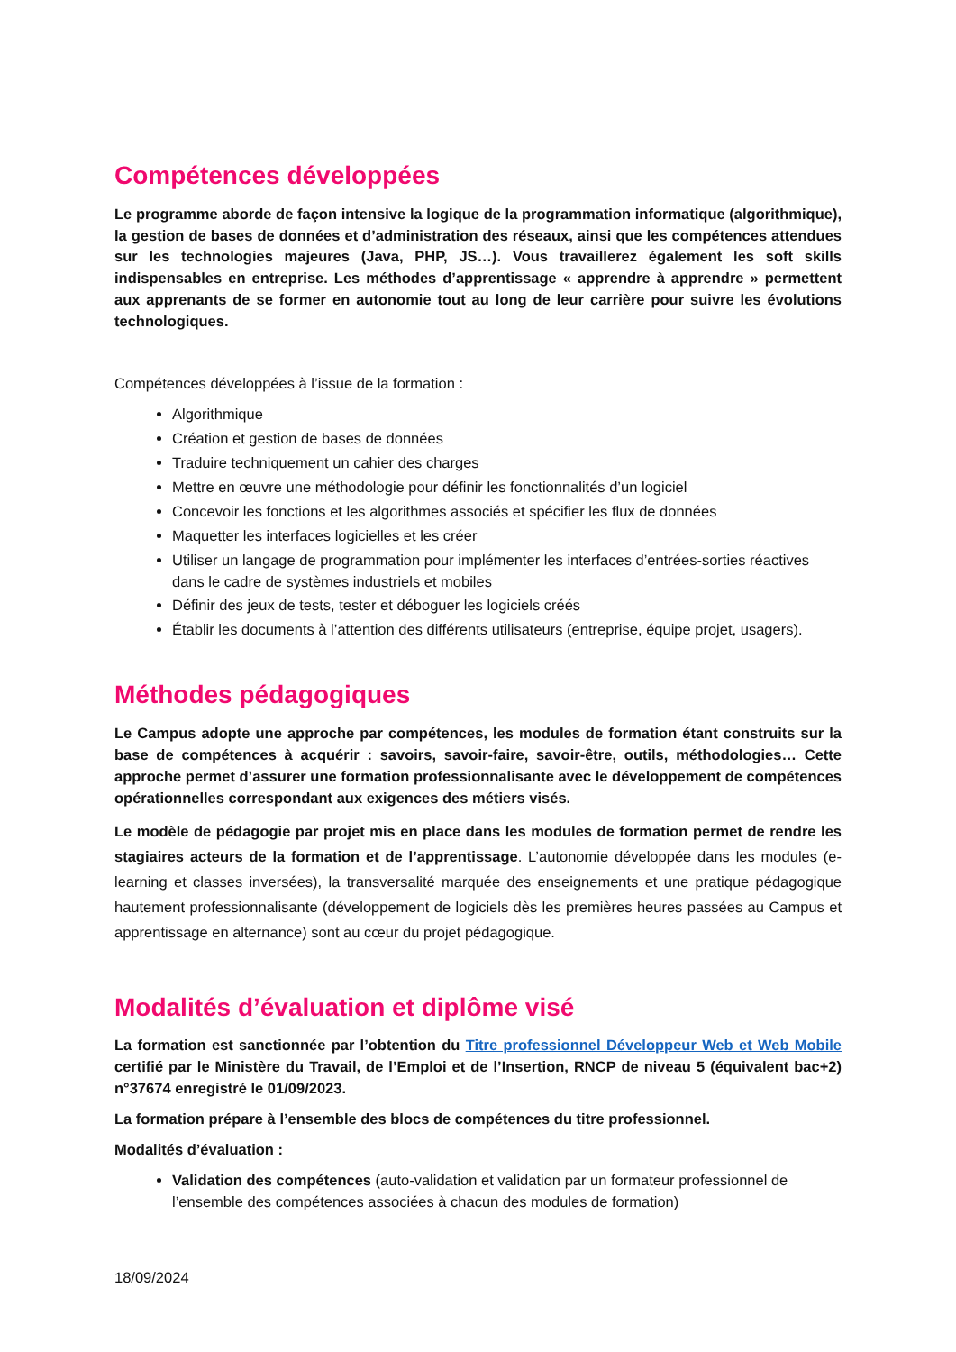Compétences développées
Le programme aborde de façon intensive la logique de la programmation informatique (algorithmique), la gestion de bases de données et d’administration des réseaux, ainsi que les compétences attendues sur les technologies majeures (Java, PHP, JS…). Vous travaillerez également les soft skills indispensables en entreprise. Les méthodes d’apprentissage « apprendre à apprendre » permettent aux apprenants de se former en autonomie tout au long de leur carrière pour suivre les évolutions technologiques.
Compétences développées à l’issue de la formation :
Algorithmique
Création et gestion de bases de données
Traduire techniquement un cahier des charges
Mettre en œuvre une méthodologie pour définir les fonctionnalités d’un logiciel
Concevoir les fonctions et les algorithmes associés et spécifier les flux de données
Maquetter les interfaces logicielles et les créer
Utiliser un langage de programmation pour implémenter les interfaces d’entrées-sorties réactives dans le cadre de systèmes industriels et mobiles
Définir des jeux de tests, tester et déboguer les logiciels créés
Établir les documents à l’attention des différents utilisateurs (entreprise, équipe projet, usagers).
Méthodes pédagogiques
Le Campus adopte une approche par compétences, les modules de formation étant construits sur la base de compétences à acquérir : savoirs, savoir-faire, savoir-être, outils, méthodologies… Cette approche permet d’assurer une formation professionnalisante avec le développement de compétences opérationnelles correspondant aux exigences des métiers visés.
Le modèle de pédagogie par projet mis en place dans les modules de formation permet de rendre les stagiaires acteurs de la formation et de l’apprentissage. L’autonomie développée dans les modules (e-learning et classes inversées), la transversalité marquée des enseignements et une pratique pédagogique hautement professionnalisante (développement de logiciels dès les premières heures passées au Campus et apprentissage en alternance) sont au cœur du projet pédagogique.
Modalités d’évaluation et diplôme visé
La formation est sanctionnée par l’obtention du Titre professionnel Développeur Web et Web Mobile certifié par le Ministère du Travail, de l’Emploi et de l’Insertion, RNCP de niveau 5 (équivalent bac+2) n°37674 enregistré le 01/09/2023.
La formation prépare à l’ensemble des blocs de compétences du titre professionnel.
Modalités d’évaluation :
Validation des compétences (auto-validation et validation par un formateur professionnel de l’ensemble des compétences associées à chacun des modules de formation)
18/09/2024